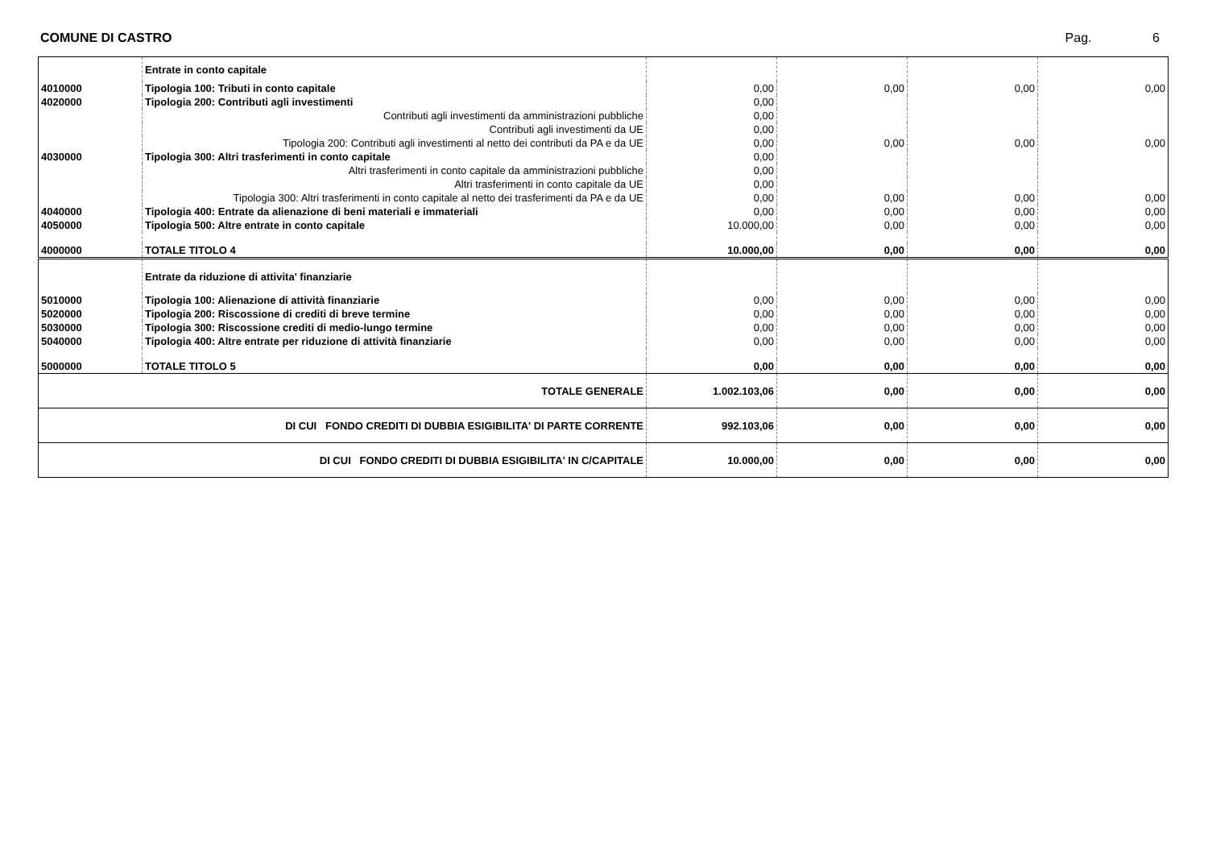COMUNE DI CASTRO Pag. 6
| | Entrate in conto capitale | | | | |
| 4010000 | Tipologia 100: Tributi in conto capitale | 0,00 | 0,00 | 0,00 | 0,00 |
| 4020000 | Tipologia 200: Contributi agli investimenti | 0,00 | | | |
| | Contributi agli investimenti da amministrazioni pubbliche | 0,00 | | | |
| | Contributi agli investimenti da UE | 0,00 | | | |
| | Tipologia 200: Contributi agli investimenti al netto dei contributi da PA e da UE | 0,00 | 0,00 | 0,00 | 0,00 |
| 4030000 | Tipologia 300: Altri trasferimenti in conto capitale | 0,00 | | | |
| | Altri trasferimenti in conto capitale da amministrazioni pubbliche | 0,00 | | | |
| | Altri trasferimenti in conto capitale da UE | 0,00 | | | |
| | Tipologia 300: Altri trasferimenti in conto capitale al netto dei trasferimenti da PA e da UE | 0,00 | 0,00 | 0,00 | 0,00 |
| 4040000 | Tipologia 400: Entrate da alienazione di beni materiali e immateriali | 0,00 | 0,00 | 0,00 | 0,00 |
| 4050000 | Tipologia 500: Altre entrate in conto capitale | 10.000,00 | 0,00 | 0,00 | 0,00 |
| 4000000 | TOTALE TITOLO 4 | 10.000,00 | 0,00 | 0,00 | 0,00 |
| | Entrate da riduzione di attivita' finanziarie | | | | |
| 5010000 | Tipologia 100: Alienazione di attività finanziarie | 0,00 | 0,00 | 0,00 | 0,00 |
| 5020000 | Tipologia 200: Riscossione di crediti di breve termine | 0,00 | 0,00 | 0,00 | 0,00 |
| 5030000 | Tipologia 300: Riscossione crediti di medio-lungo termine | 0,00 | 0,00 | 0,00 | 0,00 |
| 5040000 | Tipologia 400: Altre entrate per riduzione di attività finanziarie | 0,00 | 0,00 | 0,00 | 0,00 |
| 5000000 | TOTALE TITOLO 5 | 0,00 | 0,00 | 0,00 | 0,00 |
| TOTALE GENERALE | | 1.002.103,06 | 0,00 | 0,00 | 0,00 |
| DI CUI FONDO CREDITI DI DUBBIA ESIGIBILITA' DI PARTE CORRENTE | | 992.103,06 | 0,00 | 0,00 | 0,00 |
| DI CUI FONDO CREDITI DI DUBBIA ESIGIBILITA' IN C/CAPITALE | | 10.000,00 | 0,00 | 0,00 | 0,00 |